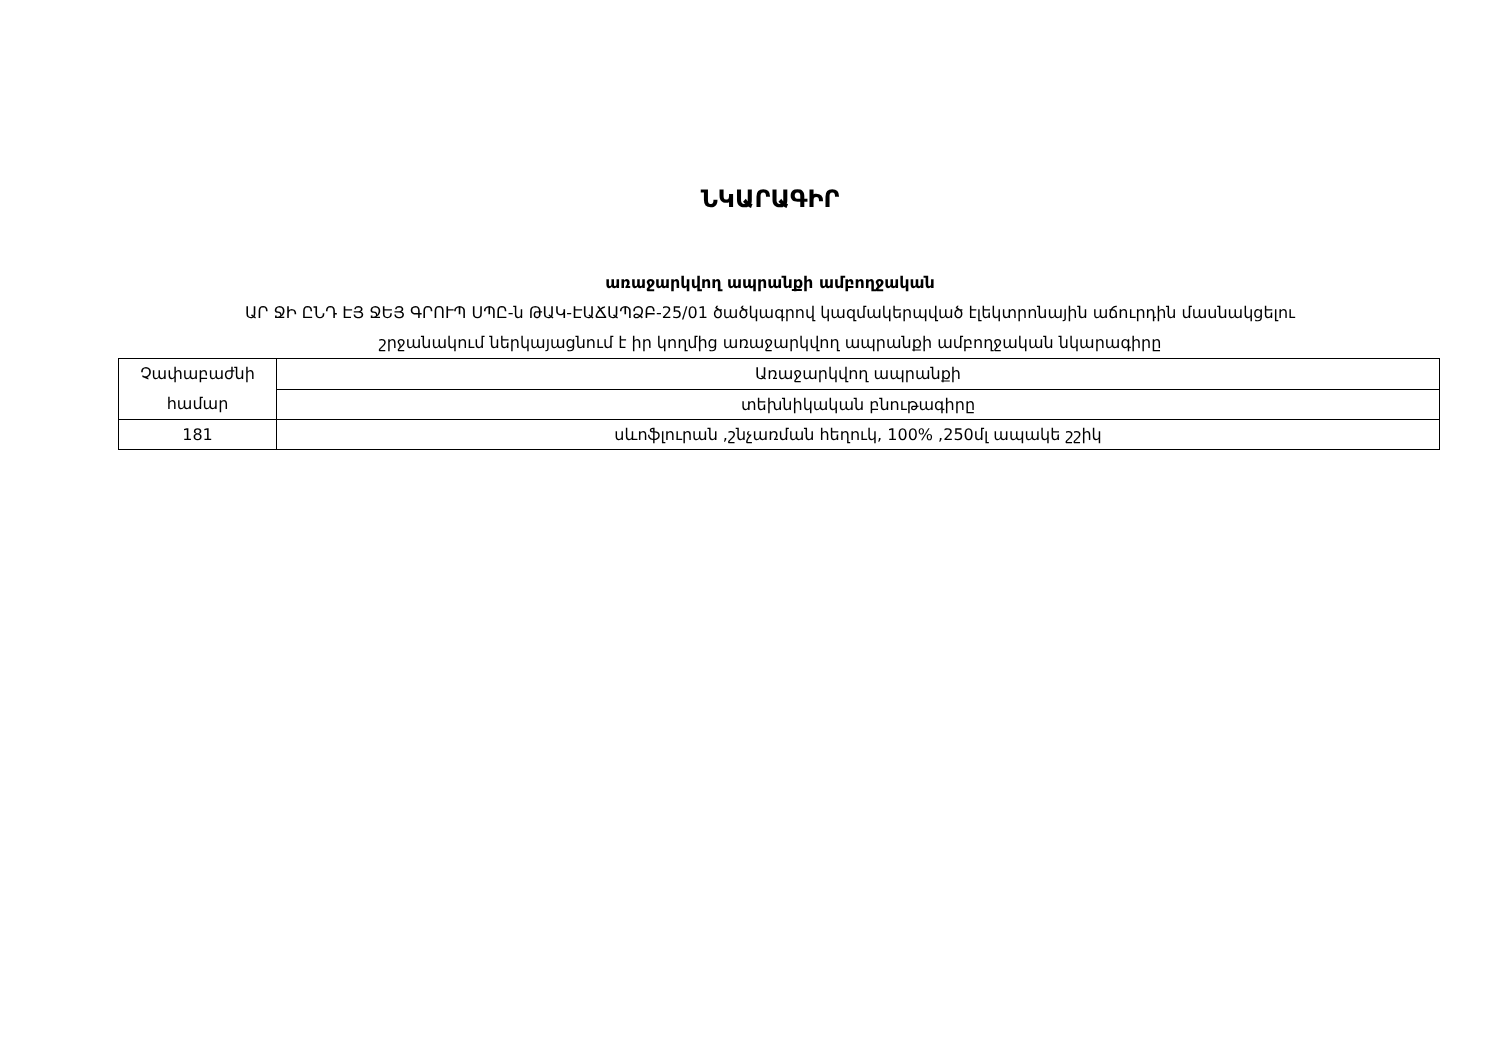ՆԿԱՐԱԳԻՐ
առաջարկվող ապրանքի ամբողջական
ԱՐ ՋԻ ԸՆԴ ԷՅ ՋԵՅ ԳՐՈՒՊ ՍՊԸ-ն ԹԱԿ-ԷԱՃԱՊՁԲ-25/01 ծածկագրով կազմակերպված էլեկտրոնային աճուրդին մասնակցելու
շրջանակում ներկայացնում է իր կողմից առաջարկվող ապրանքի ամբողջական նկարագիրը
| Չափաբաժնի համար | Առաջարկվող ապրանքի |
| | տեխնիկական բնութագիրը |
| 181 | սևոֆլուրան ,շնչառման հեղուկ, 100% ,250մլ ապակե շշիկ |